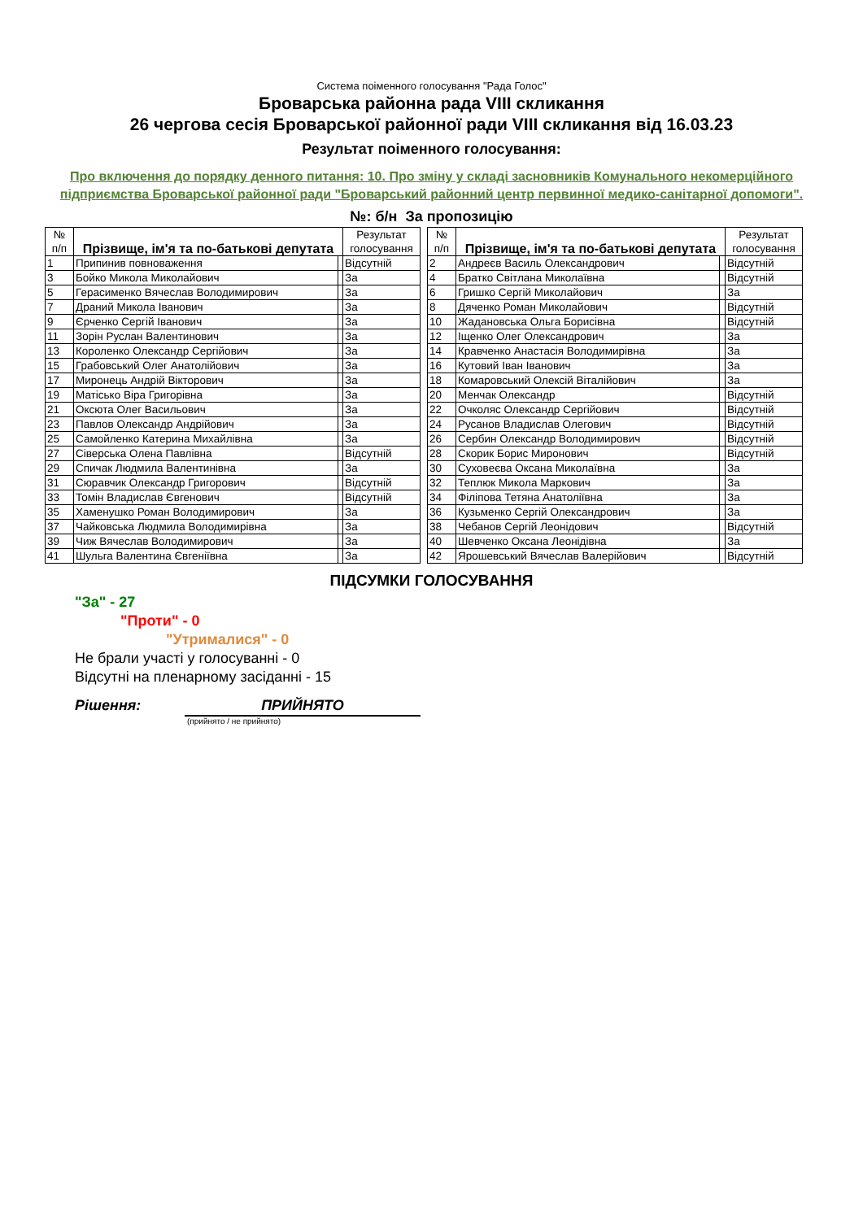Система поіменного голосування "Рада Голос"
Броварська районна рада VIII скликання
26 чергова сесія Броварської районної ради VIII скликання від 16.03.23
Результат поіменного голосування:
Про включення до порядку денного питання: 10. Про зміну у складі засновників Комунального некомерційного підприємства Броварської районної ради "Броварський районний центр первинної медико-санітарної допомоги".
№: б/н За пропозицію
| № п/п | Прізвище, ім'я та по-батькові депутата | | Результат голосування |
| --- | --- | --- | --- |
| 1 | Припинив повноваження | | Відсутній |
| 3 | Бойко Микола Миколайович | | За |
| 5 | Герасименко Вячеслав Володимирович | | За |
| 7 | Драний Микола Іванович | | За |
| 9 | Єрченко Сергій Іванович | | За |
| 11 | Зорін Руслан Валентинович | | За |
| 13 | Короленко Олександр Сергійович | | За |
| 15 | Грабовський Олег Анатолійович | | За |
| 17 | Миронець Андрій Вікторович | | За |
| 19 | Матісько Віра Григорівна | | За |
| 21 | Оксюта Олег Васильович | | За |
| 23 | Павлов Олександр Андрійович | | За |
| 25 | Самойленко Катерина Михайлівна | | За |
| 27 | Сіверська Олена Павлівна | | Відсутній |
| 29 | Спичак Людмила Валентинівна | | За |
| 31 | Сюравчик Олександр Григорович | | Відсутній |
| 33 | Томін Владислав Євгенович | | Відсутній |
| 35 | Хаменушко Роман Володимирович | | За |
| 37 | Чайковська Людмила Володимирівна | | За |
| 39 | Чиж Вячеслав Володимирович | | За |
| 41 | Шульга Валентина Євгеніївна | | За |
| № п/п | Прізвище, ім'я та по-батькові депутата | | Результат голосування |
| --- | --- | --- | --- |
| 2 | Андреєв Василь Олександрович | | Відсутній |
| 4 | Братко Світлана Миколаївна | | Відсутній |
| 6 | Гришко Сергій Миколайович | | За |
| 8 | Дяченко Роман Миколайович | | Відсутній |
| 10 | Жадановська Ольга Борисівна | | Відсутній |
| 12 | Іщенко Олег Олександрович | | За |
| 14 | Кравченко Анастасія Володимирівна | | За |
| 16 | Кутовий Іван Іванович | | За |
| 18 | Комаровський Олексій Віталійович | | За |
| 20 | Менчак Олександр | | Відсутній |
| 22 | Очколяс Олександр Сергійович | | Відсутній |
| 24 | Русанов Владислав Олегович | | Відсутній |
| 26 | Сербин Олександр Володимирович | | Відсутній |
| 28 | Скорик Борис Миронович | | Відсутній |
| 30 | Суховеєва Оксана Миколаївна | | За |
| 32 | Теплюк Микола Маркович | | За |
| 34 | Філіпова Тетяна Анатоліївна | | За |
| 36 | Кузьменко Сергій Олександрович | | За |
| 38 | Чебанов Сергій Леонідович | | Відсутній |
| 40 | Шевченко Оксана Леонідівна | | За |
| 42 | Ярошевський Вячеслав Валерійович | | Відсутній |
ПІДСУМКИ ГОЛОСУВАННЯ
"За" - 27
"Проти" - 0
"Утрималися" - 0
Не брали участі у голосуванні - 0
Відсутні на пленарному засіданні - 15
Рішення: ПРИЙНЯТО
(прийнято / не прийнято)